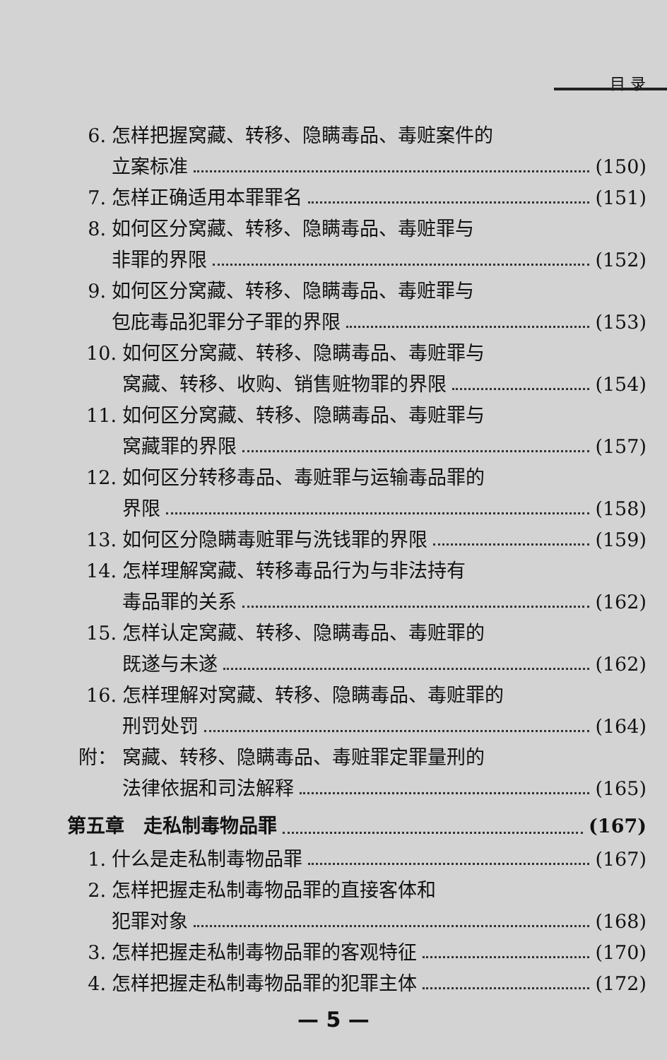目 录
6. 怎样把握窝藏、转移、隐瞒毒品、毒赃案件的
立案标准 (150)
7. 怎样正确适用本罪罪名 (151)
8. 如何区分窝藏、转移、隐瞒毒品、毒赃罪与
非罪的界限 (152)
9. 如何区分窝藏、转移、隐瞒毒品、毒赃罪与
包庇毒品犯罪分子罪的界限 (153)
10. 如何区分窝藏、转移、隐瞒毒品、毒赃罪与
窝藏、转移、收购、销售赃物罪的界限 (154)
11. 如何区分窝藏、转移、隐瞒毒品、毒赃罪与
窝藏罪的界限 (157)
12. 如何区分转移毒品、毒赃罪与运输毒品罪的
界限 (158)
13. 如何区分隐瞒毒赃罪与洗钱罪的界限 (159)
14. 怎样理解窝藏、转移毒品行为与非法持有
毒品罪的关系 (162)
15. 怎样认定窝藏、转移、隐瞒毒品、毒赃罪的
既遂与未遂 (162)
16. 怎样理解对窝藏、转移、隐瞒毒品、毒赃罪的
刑罚处罚 (164)
附： 窝藏、转移、隐瞒毒品、毒赃罪定罪量刑的
法律依据和司法解释 (165)
第五章　走私制毒物品罪 (167)
1. 什么是走私制毒物品罪 (167)
2. 怎样把握走私制毒物品罪的直接客体和
犯罪对象 (168)
3. 怎样把握走私制毒物品罪的客观特征 (170)
4. 怎样把握走私制毒物品罪的犯罪主体 (172)
— 5 —